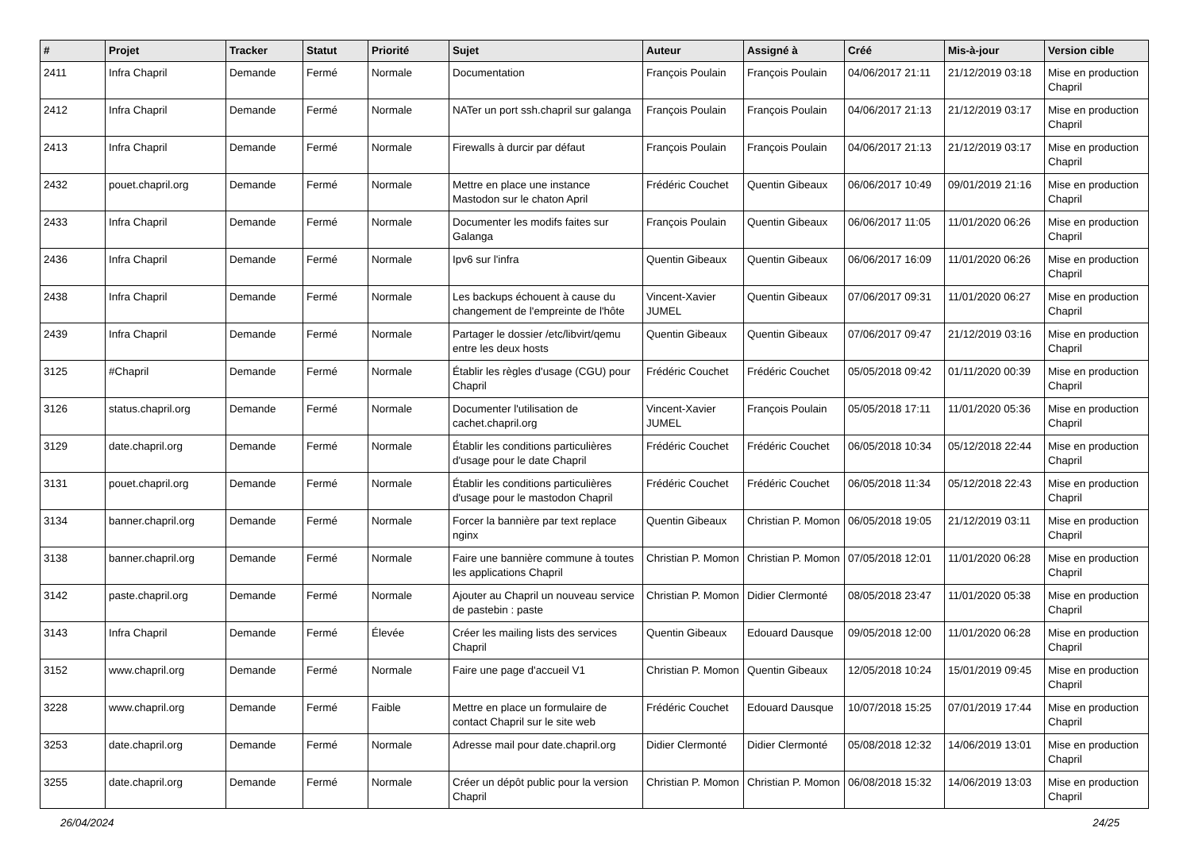| # | Projet | Tracker | Statut | Priorité | Sujet | Auteur | Assigné à | Créé | Mis-à-jour | Version cible |
| --- | --- | --- | --- | --- | --- | --- | --- | --- | --- | --- |
| 2411 | Infra Chapril | Demande | Fermé | Normale | Documentation | François Poulain | François Poulain | 04/06/2017 21:11 | 21/12/2019 03:18 | Mise en production Chapril |
| 2412 | Infra Chapril | Demande | Fermé | Normale | NATer un port ssh.chapril sur galanga | François Poulain | François Poulain | 04/06/2017 21:13 | 21/12/2019 03:17 | Mise en production Chapril |
| 2413 | Infra Chapril | Demande | Fermé | Normale | Firewalls à durcir par défaut | François Poulain | François Poulain | 04/06/2017 21:13 | 21/12/2019 03:17 | Mise en production Chapril |
| 2432 | pouet.chapril.org | Demande | Fermé | Normale | Mettre en place une instance Mastodon sur le chaton April | Frédéric Couchet | Quentin Gibeaux | 06/06/2017 10:49 | 09/01/2019 21:16 | Mise en production Chapril |
| 2433 | Infra Chapril | Demande | Fermé | Normale | Documenter les modifs faites sur Galanga | François Poulain | Quentin Gibeaux | 06/06/2017 11:05 | 11/01/2020 06:26 | Mise en production Chapril |
| 2436 | Infra Chapril | Demande | Fermé | Normale | Ipv6 sur l'infra | Quentin Gibeaux | Quentin Gibeaux | 06/06/2017 16:09 | 11/01/2020 06:26 | Mise en production Chapril |
| 2438 | Infra Chapril | Demande | Fermé | Normale | Les backups échouent à cause du changement de l'empreinte de l'hôte | Vincent-Xavier JUMEL | Quentin Gibeaux | 07/06/2017 09:31 | 11/01/2020 06:27 | Mise en production Chapril |
| 2439 | Infra Chapril | Demande | Fermé | Normale | Partager le dossier /etc/libvirt/qemu entre les deux hosts | Quentin Gibeaux | Quentin Gibeaux | 07/06/2017 09:47 | 21/12/2019 03:16 | Mise en production Chapril |
| 3125 | #Chapril | Demande | Fermé | Normale | Établir les règles d'usage (CGU) pour Chapril | Frédéric Couchet | Frédéric Couchet | 05/05/2018 09:42 | 01/11/2020 00:39 | Mise en production Chapril |
| 3126 | status.chapril.org | Demande | Fermé | Normale | Documenter l'utilisation de cachet.chapril.org | Vincent-Xavier JUMEL | François Poulain | 05/05/2018 17:11 | 11/01/2020 05:36 | Mise en production Chapril |
| 3129 | date.chapril.org | Demande | Fermé | Normale | Établir les conditions particulières d'usage pour le date Chapril | Frédéric Couchet | Frédéric Couchet | 06/05/2018 10:34 | 05/12/2018 22:44 | Mise en production Chapril |
| 3131 | pouet.chapril.org | Demande | Fermé | Normale | Établir les conditions particulières d'usage pour le mastodon Chapril | Frédéric Couchet | Frédéric Couchet | 06/05/2018 11:34 | 05/12/2018 22:43 | Mise en production Chapril |
| 3134 | banner.chapril.org | Demande | Fermé | Normale | Forcer la bannière par text replace nginx | Quentin Gibeaux | Christian P. Momon | 06/05/2018 19:05 | 21/12/2019 03:11 | Mise en production Chapril |
| 3138 | banner.chapril.org | Demande | Fermé | Normale | Faire une bannière commune à toutes les applications Chapril | Christian P. Momon | Christian P. Momon | 07/05/2018 12:01 | 11/01/2020 06:28 | Mise en production Chapril |
| 3142 | paste.chapril.org | Demande | Fermé | Normale | Ajouter au Chapril un nouveau service de pastebin : paste | Christian P. Momon | Didier Clermonté | 08/05/2018 23:47 | 11/01/2020 05:38 | Mise en production Chapril |
| 3143 | Infra Chapril | Demande | Fermé | Élevée | Créer les mailing lists des services Chapril | Quentin Gibeaux | Edouard Dausque | 09/05/2018 12:00 | 11/01/2020 06:28 | Mise en production Chapril |
| 3152 | www.chapril.org | Demande | Fermé | Normale | Faire une page d'accueil V1 | Christian P. Momon | Quentin Gibeaux | 12/05/2018 10:24 | 15/01/2019 09:45 | Mise en production Chapril |
| 3228 | www.chapril.org | Demande | Fermé | Faible | Mettre en place un formulaire de contact Chapril sur le site web | Frédéric Couchet | Edouard Dausque | 10/07/2018 15:25 | 07/01/2019 17:44 | Mise en production Chapril |
| 3253 | date.chapril.org | Demande | Fermé | Normale | Adresse mail pour date.chapril.org | Didier Clermonté | Didier Clermonté | 05/08/2018 12:32 | 14/06/2019 13:01 | Mise en production Chapril |
| 3255 | date.chapril.org | Demande | Fermé | Normale | Créer un dépôt public pour la version Chapril | Christian P. Momon | Christian P. Momon | 06/08/2018 15:32 | 14/06/2019 13:03 | Mise en production Chapril |
26/04/2024 24/25